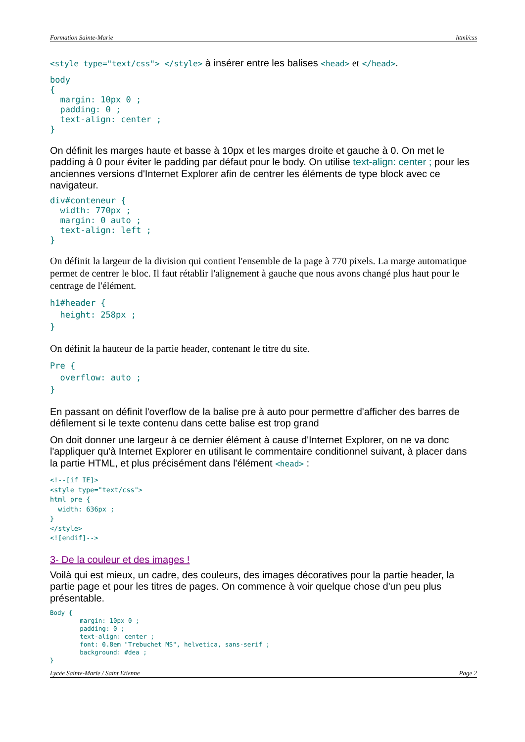Formation Sainte-Marie html/css
<style type="text/css"> </style> à insérer entre les balises <head> et </head>.
body
{
  margin: 10px 0 ;
  padding: 0 ;
  text-align: center ;
}
On définit les marges haute et basse à 10px et les marges droite et gauche à 0. On met le padding à 0 pour éviter le padding par défaut pour le body. On utilise text-align: center ; pour les anciennes versions d'Internet Explorer afin de centrer les éléments de type block avec ce navigateur.
div#conteneur {
  width: 770px ;
  margin: 0 auto ;
  text-align: left ;
}
On définit la largeur de la division qui contient l'ensemble de la page à 770 pixels. La marge automatique permet de centrer le bloc. Il faut rétablir l'alignement à gauche que nous avons changé plus haut pour le centrage de l'élément.
h1#header {
  height: 258px ;
}
On définit la hauteur de la partie header, contenant le titre du site.
Pre {
  overflow: auto ;
}
En passant on définit l'overflow de la balise pre à auto pour permettre d'afficher des barres de défilement si le texte contenu dans cette balise est trop grand
On doit donner une largeur à ce dernier élément à cause d'Internet Explorer, on ne va donc l'appliquer qu'à Internet Explorer en utilisant le commentaire conditionnel suivant, à placer dans la partie HTML, et plus précisément dans l'élément <head> :
<!--[if IE]>
<style type="text/css">
html pre {
  width: 636px ;
}
</style>
<![endif]-->
3- De la couleur et des images !
Voilà qui est mieux, un cadre, des couleurs, des images décoratives pour la partie header, la partie page et pour les titres de pages. On commence à voir quelque chose d'un peu plus présentable.
Body {
        margin: 10px 0 ;
        padding: 0 ;
        text-align: center ;
        font: 0.8em "Trebuchet MS", helvetica, sans-serif ;
        background: #dea ;
}
Lycée Sainte-Marie / Saint Etienne Page 2